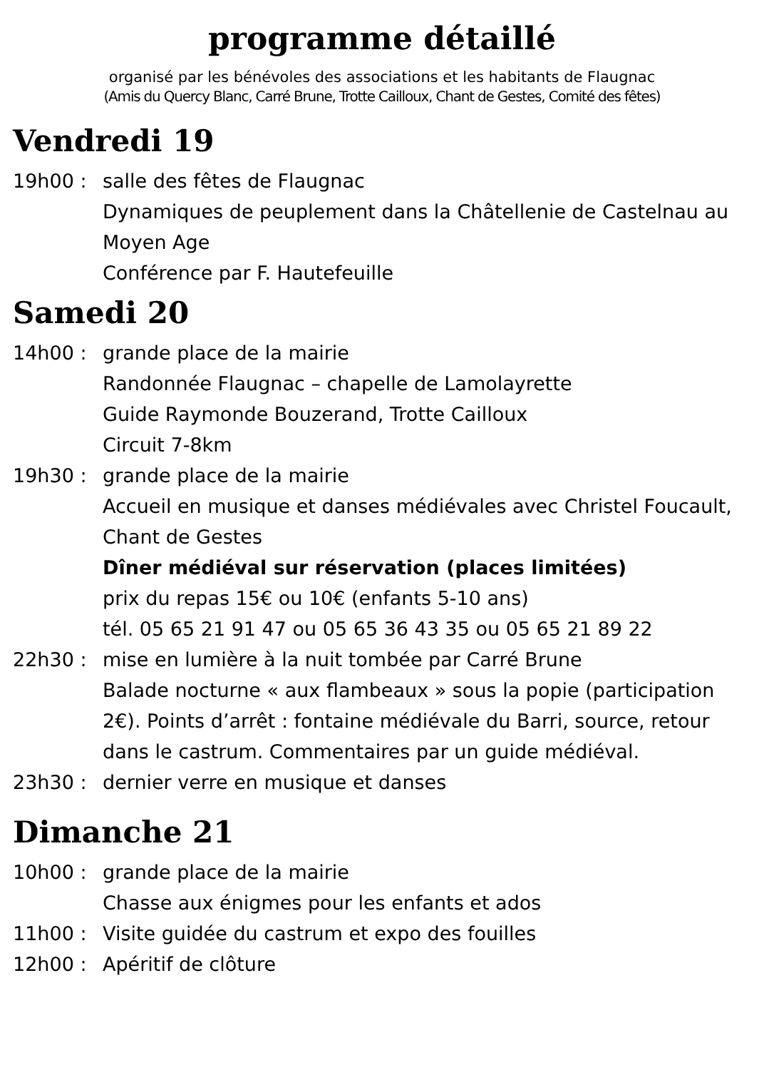programme détaillé
organisé par les bénévoles des associations et les habitants de Flaugnac
(Amis du Quercy Blanc, Carré Brune, Trotte Cailloux, Chant de Gestes, Comité des fêtes)
Vendredi 19
19h00 : salle des fêtes de Flaugnac
Dynamiques de peuplement dans la Châtellenie de Castelnau au Moyen Age
Conférence par F. Hautefeuille
Samedi 20
14h00 : grande place de la mairie
Randonnée Flaugnac – chapelle de Lamolayrette
Guide Raymonde Bouzerand, Trotte Cailloux
Circuit 7-8km
19h30 : grande place de la mairie
Accueil en musique et danses médiévales avec Christel Foucault, Chant de Gestes
Dîner médiéval sur réservation (places limitées)
prix du repas 15€ ou 10€ (enfants 5-10 ans)
tél. 05 65 21 91 47 ou 05 65 36 43 35 ou 05 65 21 89 22
22h30 : mise en lumière à la nuit tombée par Carré Brune
Balade nocturne « aux flambeaux » sous la popie (participation 2€). Points d’arrêt : fontaine médiévale du Barri, source, retour dans le castrum. Commentaires par un guide médiéval.
23h30 : dernier verre en musique et danses
Dimanche 21
10h00 : grande place de la mairie
Chasse aux énigmes pour les enfants et ados
11h00 : Visite guidée du castrum et expo des fouilles
12h00 : Apéritif de clôture